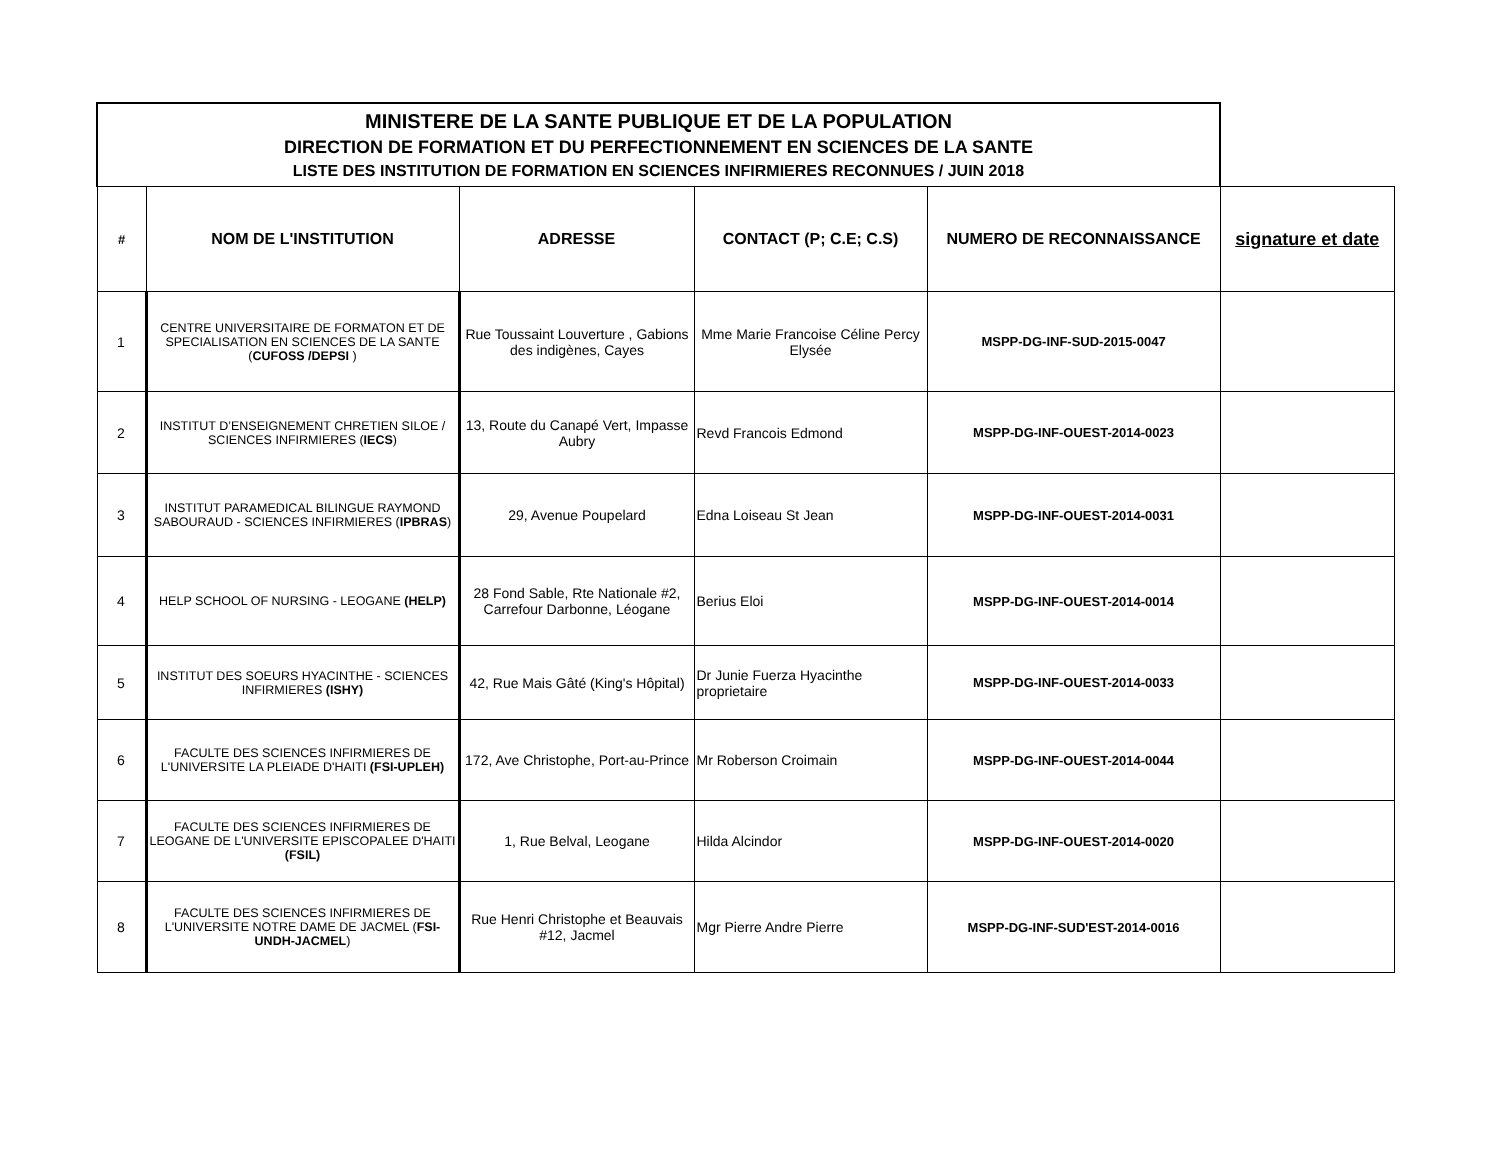| MINISTERE DE LA SANTE PUBLIQUE ET DE LA POPULATION DIRECTION DE FORMATION ET DU PERFECTIONNEMENT EN SCIENCES DE LA SANTE LISTE DES INSTITUTION DE FORMATION EN SCIENCES INFIRMIERES RECONNUES / JUIN 2018 | | | | | |
| # | NOM DE L'INSTITUTION | ADRESSE | CONTACT (P; C.E; C.S) | NUMERO DE RECONNAISSANCE | signature et date |
| 1 | CENTRE UNIVERSITAIRE DE FORMATON ET DE SPECIALISATION EN SCIENCES DE LA SANTE ( CUFOSS /DEPSI ) | Rue Toussaint Louverture , Gabions des indigènes, Cayes | Mme Marie Francoise Céline Percy Elysée | MSPP-DG-INF-SUD-2015-0047 | |
| 2 | INSTITUT D’ENSEIGNEMENT CHRETIEN SILOE / SCIENCES INFIRMIERES ( IECS ) | 13, Route du Canapé Vert, Impasse Aubry | Revd Francois Edmond | MSPP-DG-INF-OUEST-2014-0023 | |
| 3 | INSTITUT PARAMEDICAL BILINGUE RAYMOND SABOURAUD - SCIENCES INFIRMIERES ( IPBRAS ) | 29, Avenue Poupelard | Edna Loiseau St Jean | MSPP-DG-INF-OUEST-2014-0031 | |
| 4 | HELP SCHOOL OF NURSING - LEOGANE (HELP) | 28 Fond Sable, Rte Nationale #2, Carrefour Darbonne, Léogane | Berius Eloi | MSPP-DG-INF-OUEST-2014-0014 | |
| 5 | INSTITUT DES SOEURS HYACINTHE - SCIENCES INFIRMIERES (ISHY) | 42, Rue Mais Gâté (King's Hôpital) | Dr Junie Fuerza Hyacinthe proprietaire | MSPP-DG-INF-OUEST-2014-0033 | |
| 6 | FACULTE DES SCIENCES INFIRMIERES DE L'UNIVERSITE LA PLEIADE D'HAITI (FSI-UPLEH) | 172, Ave Christophe, Port-au-Prince | Mr Roberson Croimain | MSPP-DG-INF-OUEST-2014-0044 | |
| 7 | FACULTE DES SCIENCES INFIRMIERES DE LEOGANE DE L'UNIVERSITE EPISCOPALEE D'HAITI (FSIL) | 1, Rue Belval, Leogane | Hilda Alcindor | MSPP-DG-INF-OUEST-2014-0020 | |
| 8 | FACULTE DES SCIENCES INFIRMIERES DE L'UNIVERSITE NOTRE DAME DE JACMEL ( FSI-UNDH-JACMEL ) | Rue Henri Christophe et Beauvais #12, Jacmel | Mgr Pierre Andre Pierre | MSPP-DG-INF-SUD'EST-2014-0016 | |